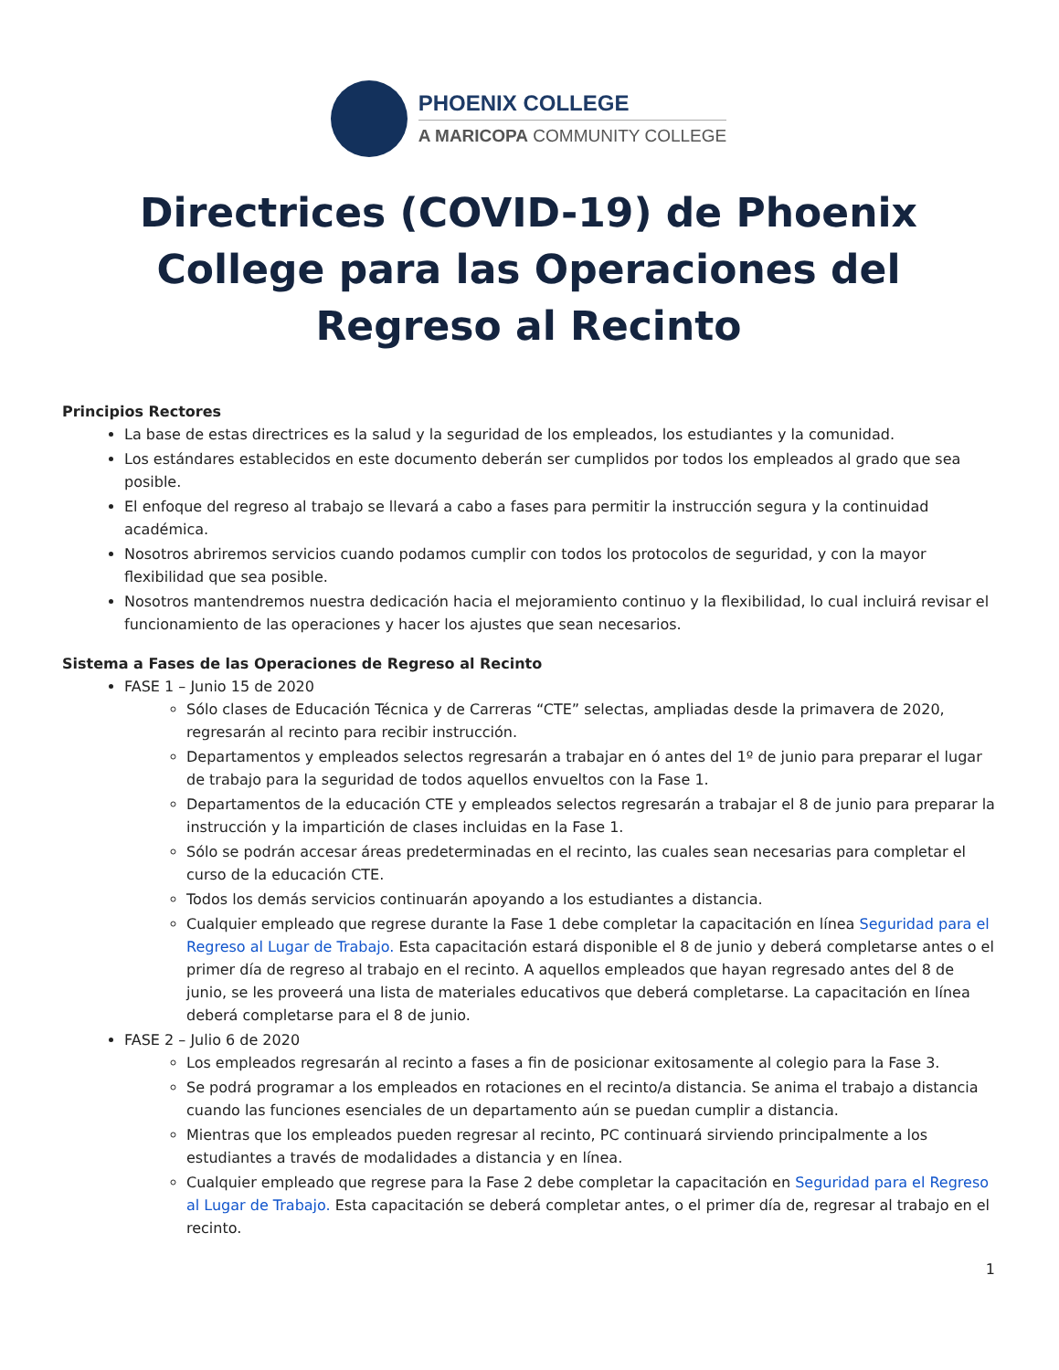PHOENIX COLLEGE
A MARICOPA COMMUNITY COLLEGE
Directrices (COVID-19) de Phoenix College para las Operaciones del Regreso al Recinto
Principios Rectores
La base de estas directrices es la salud y la seguridad de los empleados, los estudiantes y la comunidad.
Los estándares establecidos en este documento deberán ser cumplidos por todos los empleados al grado que sea posible.
El enfoque del regreso al trabajo se llevará a cabo a fases para permitir la instrucción segura y la continuidad académica.
Nosotros abriremos servicios cuando podamos cumplir con todos los protocolos de seguridad, y con la mayor flexibilidad que sea posible.
Nosotros mantendremos nuestra dedicación hacia el mejoramiento continuo y la flexibilidad, lo cual incluirá revisar el funcionamiento de las operaciones y hacer los ajustes que sean necesarios.
Sistema a Fases de las Operaciones de Regreso al Recinto
FASE 1 – Junio 15 de 2020
Sólo clases de Educación Técnica y de Carreras “CTE” selectas, ampliadas desde la primavera de 2020, regresarán al recinto para recibir instrucción.
Departamentos y empleados selectos regresarán a trabajar en ó antes del 1º de junio para preparar el lugar de trabajo para la seguridad de todos aquellos envueltos con la Fase 1.
Departamentos de la educación CTE y empleados selectos regresarán a trabajar el 8 de junio para preparar la instrucción y la impartición de clases incluidas en la Fase 1.
Sólo se podrán accesar áreas predeterminadas en el recinto, las cuales sean necesarias para completar el curso de la educación CTE.
Todos los demás servicios continuarán apoyando a los estudiantes a distancia.
Cualquier empleado que regrese durante la Fase 1 debe completar la capacitación en línea Seguridad para el Regreso al Lugar de Trabajo. Esta capacitación estará disponible el 8 de junio y deberá completarse antes o el primer día de regreso al trabajo en el recinto. A aquellos empleados que hayan regresado antes del 8 de junio, se les proveerá una lista de materiales educativos que deberá completarse. La capacitación en línea deberá completarse para el 8 de junio.
FASE 2 – Julio 6 de 2020
Los empleados regresarán al recinto a fases a fin de posicionar exitosamente al colegio para la Fase 3.
Se podrá programar a los empleados en rotaciones en el recinto/a distancia. Se anima el trabajo a distancia cuando las funciones esenciales de un departamento aún se puedan cumplir a distancia.
Mientras que los empleados pueden regresar al recinto, PC continuará sirviendo principalmente a los estudiantes a través de modalidades a distancia y en línea.
Cualquier empleado que regrese para la Fase 2 debe completar la capacitación en Seguridad para el Regreso al Lugar de Trabajo. Esta capacitación se deberá completar antes, o el primer día de, regresar al trabajo en el recinto.
1